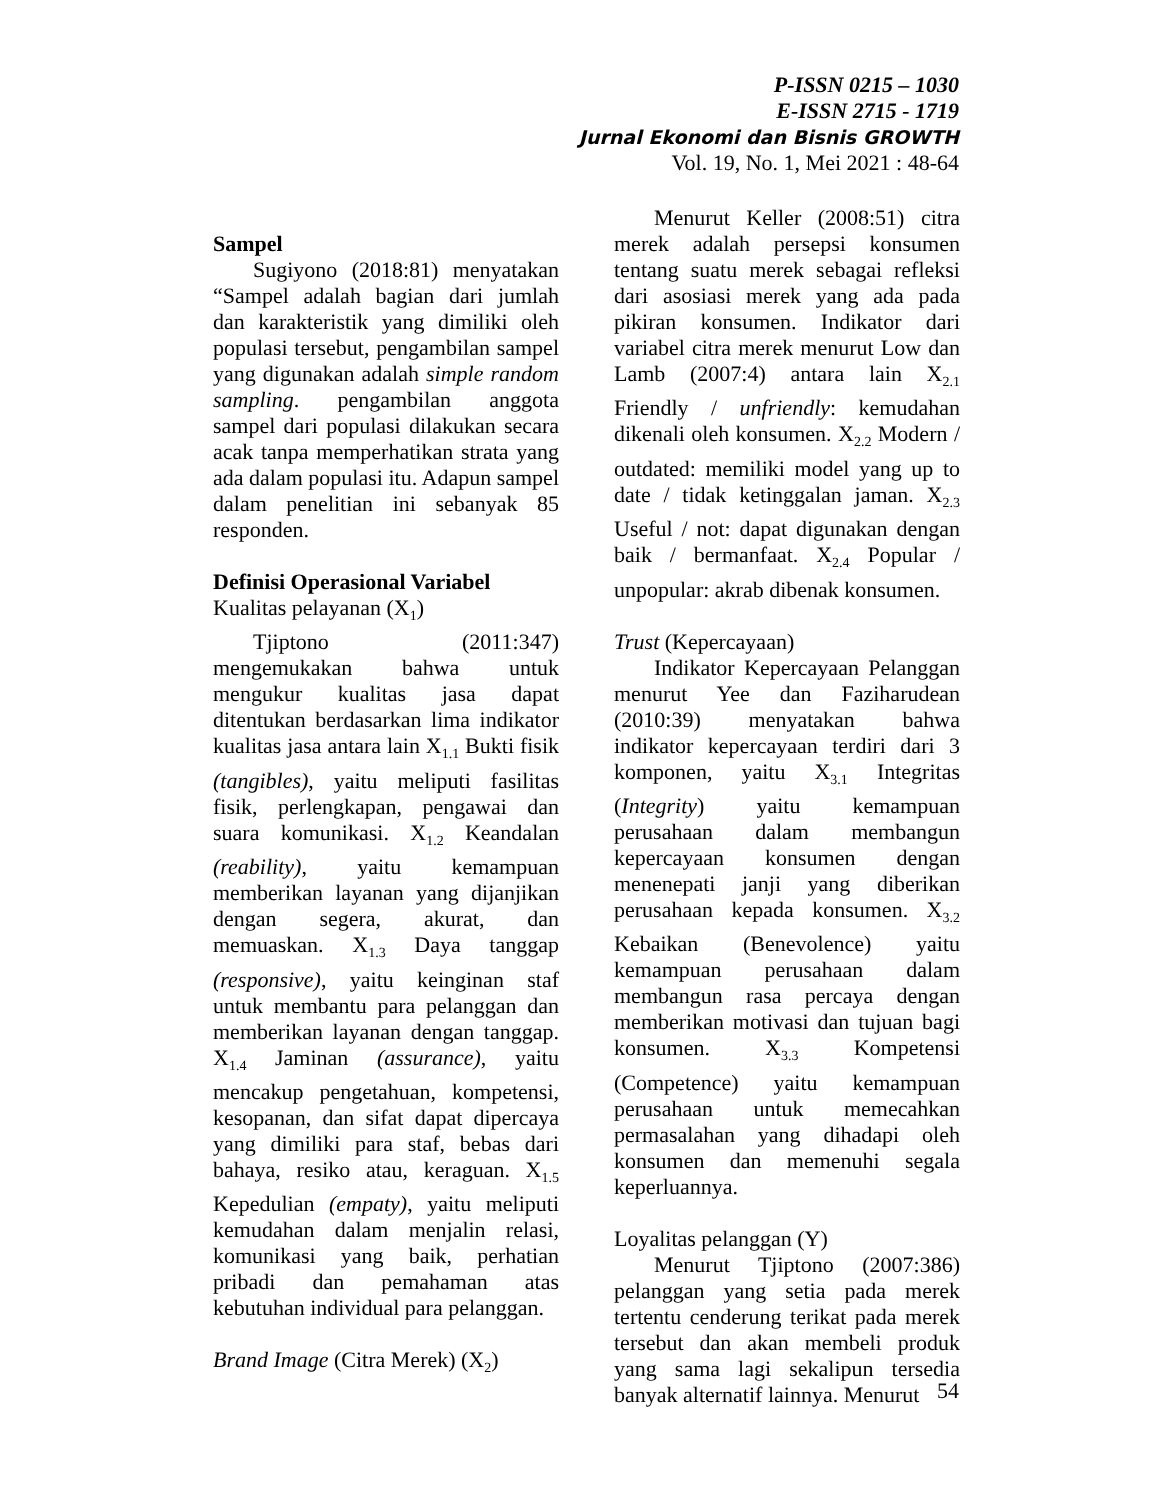P-ISSN 0215 – 1030
E-ISSN 2715 - 1719
Jurnal Ekonomi dan Bisnis GROWTH
Vol. 19, No. 1, Mei 2021 : 48-64
Sampel
Sugiyono (2018:81) menyatakan “Sampel adalah bagian dari jumlah dan karakteristik yang dimiliki oleh populasi tersebut, pengambilan sampel yang digunakan adalah simple random sampling. pengambilan anggota sampel dari populasi dilakukan secara acak tanpa memperhatikan strata yang ada dalam populasi itu. Adapun sampel dalam penelitian ini sebanyak 85 responden.
Definisi Operasional Variabel
Kualitas pelayanan (X<sub>1</sub>)
Tjiptono (2011:347) mengemukakan bahwa untuk mengukur kualitas jasa dapat ditentukan berdasarkan lima indikator kualitas jasa antara lain X<sub>1.1</sub> Bukti fisik (tangibles), yaitu meliputi fasilitas fisik, perlengkapan, pengawai dan suara komunikasi. X<sub>1.2</sub> Keandalan (reability), yaitu kemampuan memberikan layanan yang dijanjikan dengan segera, akurat, dan memuaskan. X<sub>1.3</sub> Daya tanggap (responsive), yaitu keinginan staf untuk membantu para pelanggan dan memberikan layanan dengan tanggap. X<sub>1.4</sub> Jaminan (assurance), yaitu mencakup pengetahuan, kompetensi, kesopanan, dan sifat dapat dipercaya yang dimiliki para staf, bebas dari bahaya, resiko atau, keraguan. X<sub>1.5</sub> Kepedulian (empaty), yaitu meliputi kemudahan dalam menjalin relasi, komunikasi yang baik, perhatian pribadi dan pemahaman atas kebutuhan individual para pelanggan.
Brand Image (Citra Merek) (X<sub>2</sub>)
Menurut Keller (2008:51) citra merek adalah persepsi konsumen tentang suatu merek sebagai refleksi dari asosiasi merek yang ada pada pikiran konsumen. Indikator dari variabel citra merek menurut Low dan Lamb (2007:4) antara lain X<sub>2.1</sub> Friendly / unfriendly: kemudahan dikenali oleh konsumen. X<sub>2.2</sub> Modern / outdated: memiliki model yang up to date / tidak ketinggalan jaman. X<sub>2.3</sub> Useful / not: dapat digunakan dengan baik / bermanfaat. X<sub>2.4</sub> Popular / unpopular: akrab dibenak konsumen.
Trust (Kepercayaan)
Indikator Kepercayaan Pelanggan menurut Yee dan Faziharudean (2010:39) menyatakan bahwa indikator kepercayaan terdiri dari 3 komponen, yaitu X<sub>3.1</sub> Integritas (Integrity) yaitu kemampuan perusahaan dalam membangun kepercayaan konsumen dengan menenepati janji yang diberikan perusahaan kepada konsumen. X<sub>3.2</sub> Kebaikan (Benevolence) yaitu kemampuan perusahaan dalam membangun rasa percaya dengan memberikan motivasi dan tujuan bagi konsumen. X<sub>3.3</sub> Kompetensi (Competence) yaitu kemampuan perusahaan untuk memecahkan permasalahan yang dihadapi oleh konsumen dan memenuhi segala keperluannya.
Loyalitas pelanggan (Y)
Menurut Tjiptono (2007:386) pelanggan yang setia pada merek tertentu cenderung terikat pada merek tersebut dan akan membeli produk yang sama lagi sekalipun tersedia banyak alternatif lainnya. Menurut
54